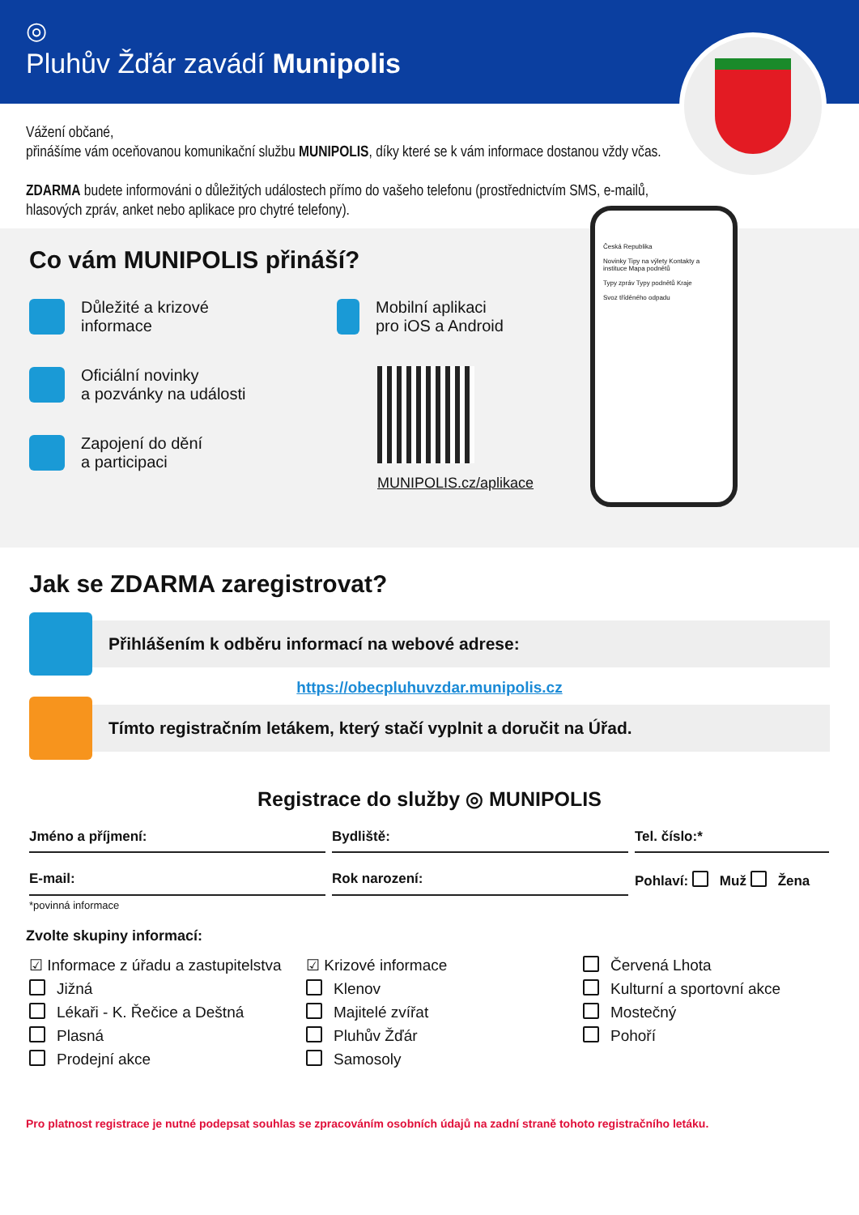◎
Pluhův Žďár zavádí Munipolis
Vážení občané,
přinášíme vám oceňovanou komunikační službu MUNIPOLIS, díky které se k vám informace dostanou vždy včas.
ZDARMA budete informováni o důležitých událostech přímo do vašeho telefonu (prostřednictvím SMS, e-mailů, hlasových zpráv, anket nebo aplikace pro chytré telefony).
Co vám MUNIPOLIS přináší?
Důležité a krizové
informace
Oficiální novinky
a pozvánky na události
Zapojení do dění
a participaci
Mobilní aplikaci
pro iOS a Android
MUNIPOLIS.cz/aplikace
Česká Republika
Novinky Tipy na výlety Kontakty a instituce Mapa podnětů
Typy zpráv Typy podnětů Kraje
Svoz tříděného odpadu
Jak se ZDARMA zaregistrovat?
Přihlášením k odběru informací na webové adrese:
https://obecpluhuvzdar.munipolis.cz
Tímto registračním letákem, který stačí vyplnit a doručit na Úřad.
Registrace do služby ◎ MUNIPOLIS
Jméno a příjmení: Bydliště: Tel. číslo:*
E-mail: Rok narození: Pohlaví: Muž Žena
*povinná informace
Zvolte skupiny informací:
☑ Informace z úřadu a zastupitelstva
☑ Krizové informace
Červená Lhota
Jižná
Klenov
Kulturní a sportovní akce
Lékaři - K. Řečice a Deštná
Majitelé zvířat
Mostečný
Plasná
Pluhův Žďár
Pohoří
Prodejní akce
Samosoly
Pro platnost registrace je nutné podepsat souhlas se zpracováním osobních údajů na zadní straně tohoto registračního letáku.